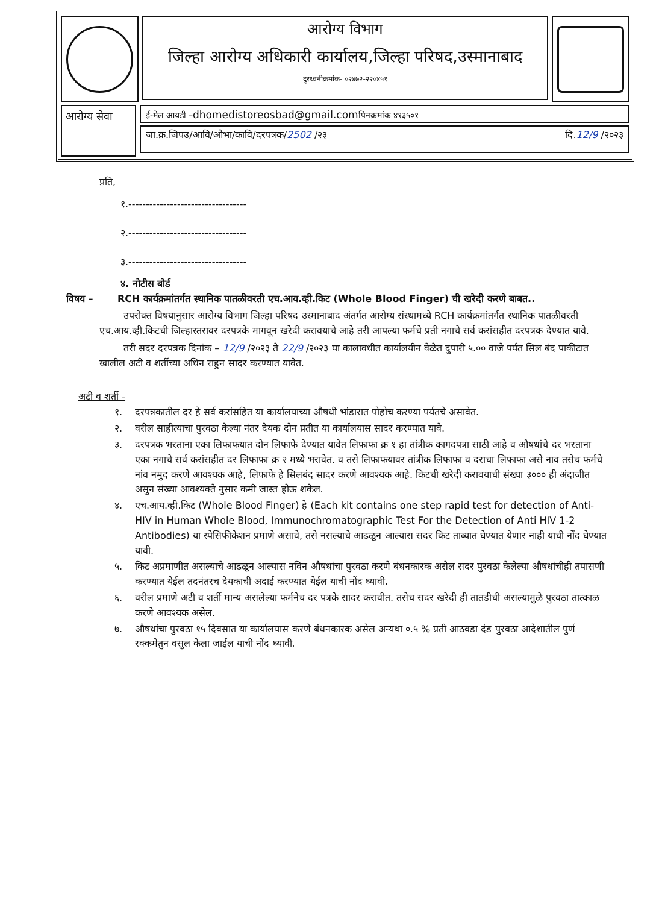आरोग्य विभाग
जिल्हा आरोग्य अधिकारी कार्यालय,जिल्हा परिषद,उस्मानाबाद
दुरध्वनीक्रमांक- ०२४७२-२२०४५१
आरोग्य सेवा
ई-मेल आयडी –dhomedistoreosbad@gmail.comपिनक्रमांक ४१३५०१
जा.क्र.जिपउ/आवि/औभा/कावि/दरपत्रक/2502 /२३ दि.12/9 /२०२३
प्रति,
१.----------------------------------
२.----------------------------------
३.----------------------------------
४. नोटीस बोर्ड
विषय – RCH कार्यक्रमांतर्गत स्थानिक पातळीवरती एच.आय.व्ही.किट (Whole Blood Finger) ची खरेदी करणे बाबत..
उपरोक्त विषयानुसार आरोग्य विभाग जिल्हा परिषद उस्मानाबाद अंतर्गत आरोग्य संस्थामध्ये RCH कार्यक्रमांतर्गत स्थानिक पातळीवरती एच.आय.व्ही.किटची जिल्हास्तरावर दरपत्रके मागवून खरेदी करावयाचे आहे तरी आपल्या फर्मचे प्रती नगाचे सर्व करांसहीत दरपत्रक देण्यात यावे.
तरी सदर दरपत्रक दिनांक – 12/9 /२०२३ ते 22/9 /२०२३ या कालावधीत कार्यालयीन वेळेत दुपारी ५.०० वाजे पर्यत सिल बंद पाकीटात खालील अटी व शर्तीच्या अधिन राहुन सादर करण्यात यावेत.
अटी व शर्ती -
१. दरपत्रकातील दर हे सर्व करांसहित या कार्यालयाच्या औषधी भांडारात पोहोच करण्या पर्यतचे असावेत.
२. वरील साहीत्याचा पुरवठा केल्या नंतर देयक दोन प्रतीत या कार्यालयास सादर करण्यात यावे.
३. दरपत्रक भरताना एका लिफाफयात दोन लिफाफे देण्यात यावेत लिफाफा क्र १ हा तांत्रीक कागदपत्रा साठी आहे व औषधांचे दर भरताना एका नगाचे सर्व करांसहीत दर लिफाफा क्र २ मध्ये भरावेत. व तसे लिफाफयावर तांत्रीक लिफाफा व दराचा लिफाफा असे नाव तसेच फर्मचे नांव नमुद करणे आवश्यक आहे, लिफाफे हे सिलबंद सादर करणे आवश्यक आहे. किटची खरेदी करावयाची संख्या ३००० ही अंदाजीत असुन संख्या आवश्यक्ते नुसार कमी जास्त होऊ शकेल.
४. एच.आय.व्ही.किट (Whole Blood Finger) हे (Each kit contains one step rapid test for detection of Anti-HIV in Human Whole Blood, Immunochromatographic Test For the Detection of Anti HIV 1-2 Antibodies) या स्पेसिफीकेशन प्रमाणे असावे, तसे नसल्याचे आढळून आल्यास सदर किट ताब्यात घेण्यात येणार नाही याची नोंद घेण्यात यावी.
५. किट अप्रमाणीत असल्याचे आढळून आल्यास नविन औषधांचा पुरवठा करणे बंधनकारक असेल सदर पुरवठा केलेल्या औषधांचीही तपासणी करण्यात येईल तदनंतरच देयकाची अदाई करण्यात येईल याची नोंद घ्यावी.
६. वरील प्रमाणे अटी व शर्ती मान्य असलेल्या फर्मनेच दर पत्रके सादर करावीत. तसेच सदर खरेदी ही तातडीची असल्यामुळे पुरवठा तात्काळ करणे आवश्यक असेल.
७. औषधांचा पुरवठा १५ दिवसात या कार्यालयास करणे बंधनकारक असेल अन्यथा ०.५ % प्रती आठवडा दंड पुरवठा आदेशातील पुर्ण रक्कमेतुन वसुल केला जाईल याची नोंद घ्यावी.